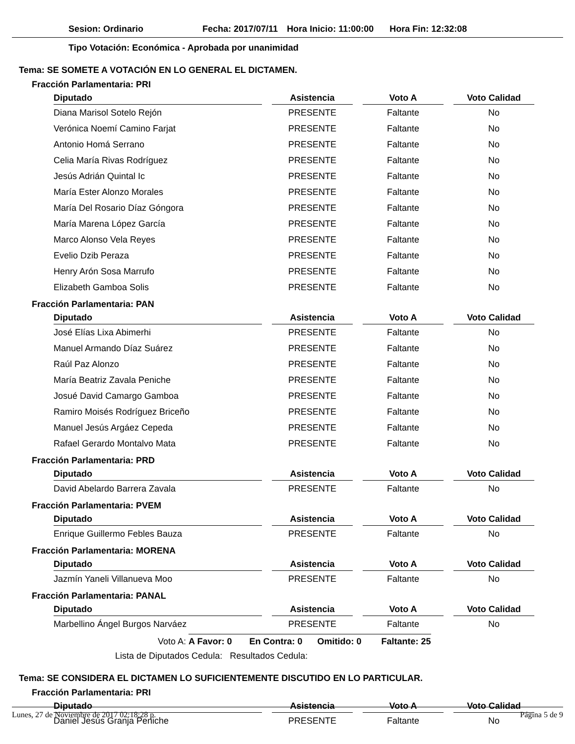Sesion: Ordinario Fecha: 2017/07/11 Hora Inicio: 11:00:00 Hora Fin: 12:32:08
Tipo Votación: Económica - Aprobada por unanimidad
Tema: SE SOMETE A VOTACIÓN EN LO GENERAL EL DICTAMEN.
Fracción Parlamentaria: PRI
| Diputado | Asistencia | Voto A | Voto Calidad |
| --- | --- | --- | --- |
| Diana Marisol Sotelo Rejón | PRESENTE | Faltante | No |
| Verónica Noemí Camino Farjat | PRESENTE | Faltante | No |
| Antonio Homá Serrano | PRESENTE | Faltante | No |
| Celia María Rivas Rodríguez | PRESENTE | Faltante | No |
| Jesús Adrián Quintal Ic | PRESENTE | Faltante | No |
| María Ester Alonzo Morales | PRESENTE | Faltante | No |
| María Del Rosario Díaz Góngora | PRESENTE | Faltante | No |
| María Marena López García | PRESENTE | Faltante | No |
| Marco Alonso Vela Reyes | PRESENTE | Faltante | No |
| Evelio Dzib Peraza | PRESENTE | Faltante | No |
| Henry Arón Sosa Marrufo | PRESENTE | Faltante | No |
| Elizabeth Gamboa Solis | PRESENTE | Faltante | No |
Fracción Parlamentaria: PAN
| Diputado | Asistencia | Voto A | Voto Calidad |
| --- | --- | --- | --- |
| José Elías Lixa Abimerhi | PRESENTE | Faltante | No |
| Manuel Armando Díaz Suárez | PRESENTE | Faltante | No |
| Raúl Paz Alonzo | PRESENTE | Faltante | No |
| María Beatriz Zavala Peniche | PRESENTE | Faltante | No |
| Josué David Camargo Gamboa | PRESENTE | Faltante | No |
| Ramiro Moisés Rodríguez Briceño | PRESENTE | Faltante | No |
| Manuel Jesús Argáez Cepeda | PRESENTE | Faltante | No |
| Rafael Gerardo Montalvo Mata | PRESENTE | Faltante | No |
Fracción Parlamentaria: PRD
| Diputado | Asistencia | Voto A | Voto Calidad |
| --- | --- | --- | --- |
| David Abelardo Barrera Zavala | PRESENTE | Faltante | No |
Fracción Parlamentaria: PVEM
| Diputado | Asistencia | Voto A | Voto Calidad |
| --- | --- | --- | --- |
| Enrique Guillermo Febles Bauza | PRESENTE | Faltante | No |
Fracción Parlamentaria: MORENA
| Diputado | Asistencia | Voto A | Voto Calidad |
| --- | --- | --- | --- |
| Jazmín Yaneli Villanueva Moo | PRESENTE | Faltante | No |
Fracción Parlamentaria: PANAL
| Diputado | Asistencia | Voto A | Voto Calidad |
| --- | --- | --- | --- |
| Marbellino Ángel Burgos Narváez | PRESENTE | Faltante | No |
Voto A: A Favor: 0 En Contra: 0 Omitido: 0 Faltante: 25
Lista de Diputados Cedula: Resultados Cedula:
Tema: SE CONSIDERA EL DICTAMEN LO SUFICIENTEMENTE DISCUTIDO EN LO PARTICULAR.
Fracción Parlamentaria: PRI
| Diputado | Asistencia | Voto A | Voto Calidad |
| --- | --- | --- | --- |
| Daniel Jesús Granja Peniche | PRESENTE | Faltante | No |
Lunes, 27 de Noviembre de 2017 02:18:28 p. Página 5 de 9